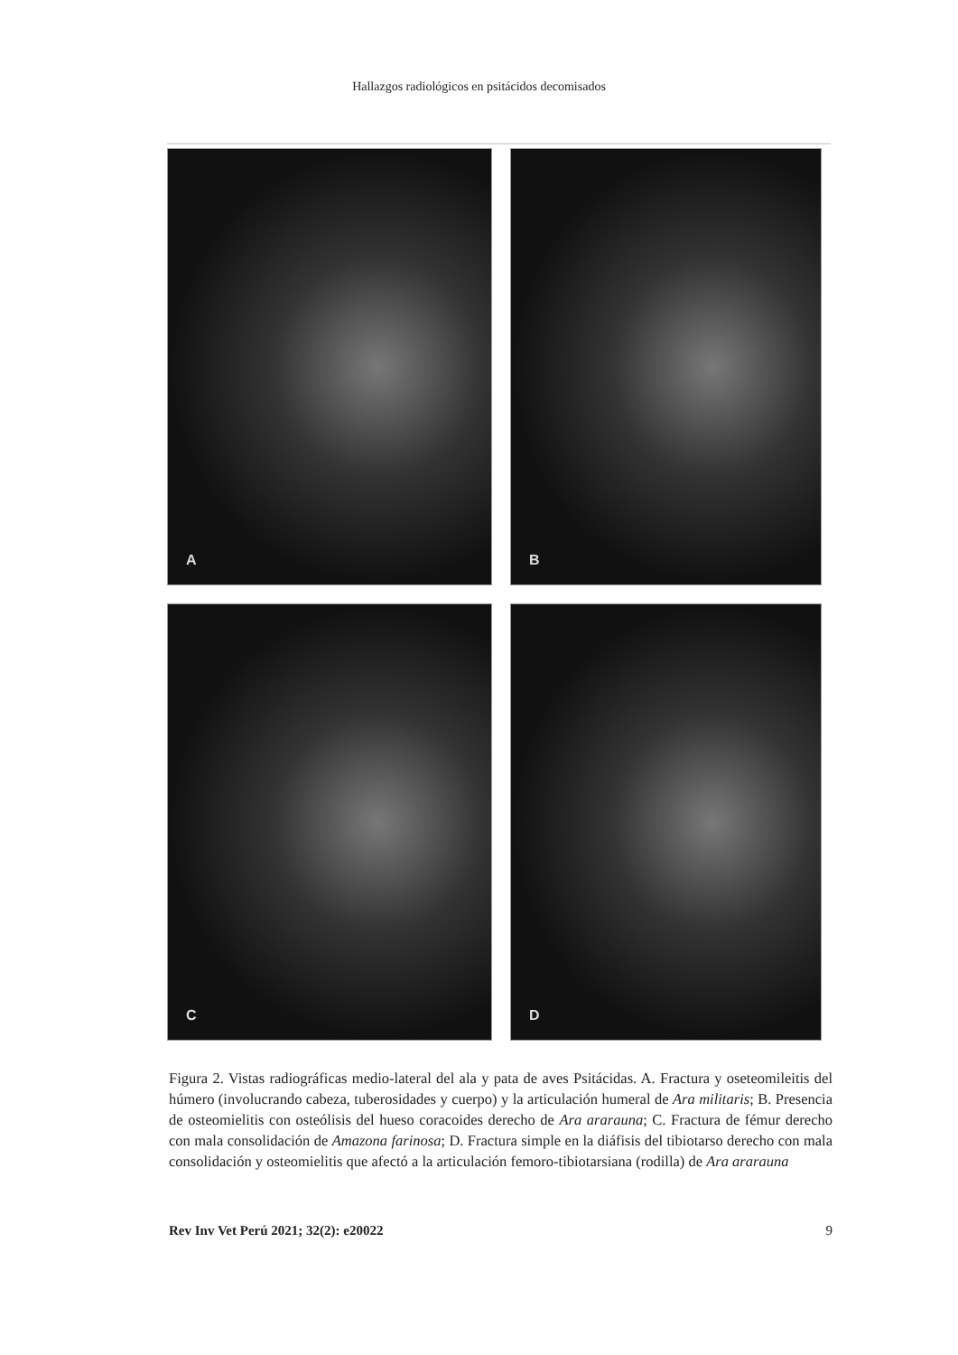Hallazgos radiológicos en psitácidos decomisados
A
B
C
D
Figura 2. Vistas radiográficas medio-lateral del ala y pata de aves Psitácidas. A. Fractura y oseteomileitis del húmero (involucrando cabeza, tuberosidades y cuerpo) y la articulación humeral de Ara militaris; B. Presencia de osteomielitis con osteólisis del hueso coracoides derecho de Ara ararauna; C. Fractura de fémur derecho con mala consolidación de Amazona farinosa; D. Fractura simple en la diáfisis del tibiotarso derecho con mala consolidación y osteomielitis que afectó a la articulación femoro-tibiotarsiana (rodilla) de Ara ararauna
Rev Inv Vet Perú 2021; 32(2): e20022 9